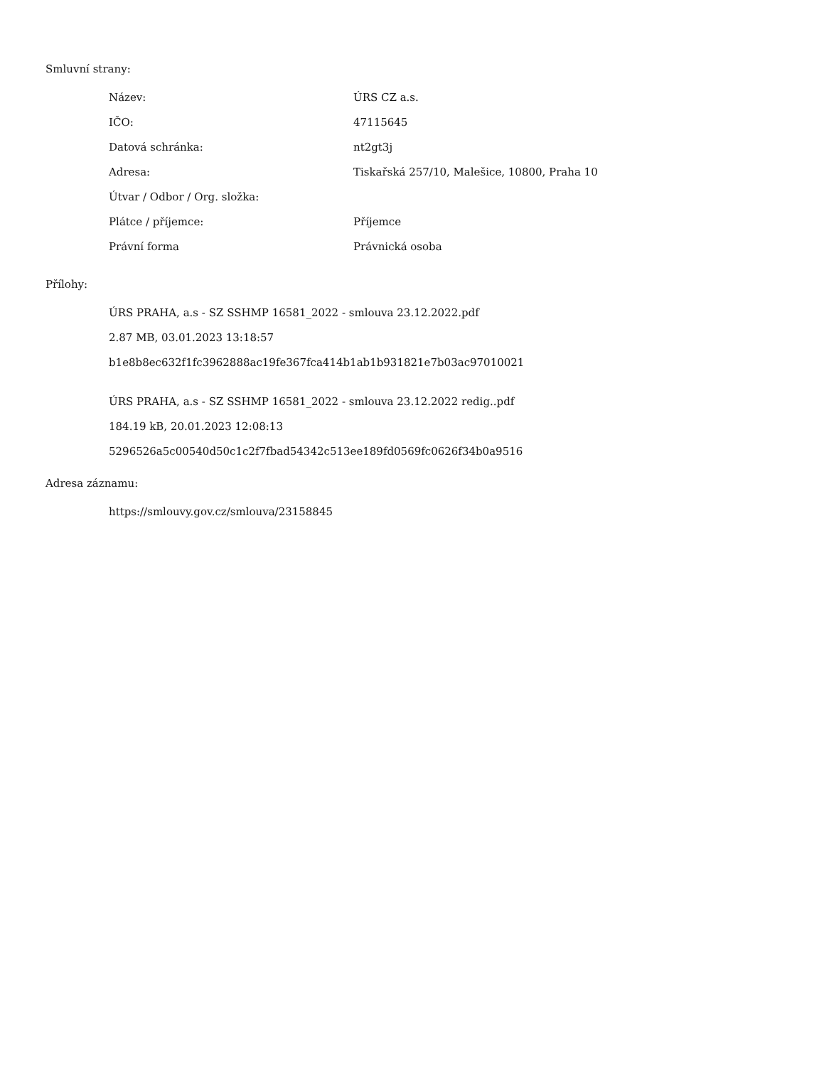Smluvní strany:
| Název: | ÚRS CZ a.s. |
| IČO: | 47115645 |
| Datová schránka: | nt2gt3j |
| Adresa: | Tiskařská 257/10, Malešice, 10800, Praha 10 |
| Útvar / Odbor / Org. složka: | |
| Plátce / příjemce: | Příjemce |
| Právní forma | Právnická osoba |
Přílohy:
ÚRS PRAHA, a.s - SZ SSHMP 16581_2022 - smlouva 23.12.2022.pdf
2.87 MB, 03.01.2023 13:18:57
b1e8b8ec632f1fc3962888ac19fe367fca414b1ab1b931821e7b03ac97010021
ÚRS PRAHA, a.s - SZ SSHMP 16581_2022 - smlouva 23.12.2022 redig..pdf
184.19 kB, 20.01.2023 12:08:13
5296526a5c00540d50c1c2f7fbad54342c513ee189fd0569fc0626f34b0a9516
Adresa záznamu:
https://smlouvy.gov.cz/smlouva/23158845